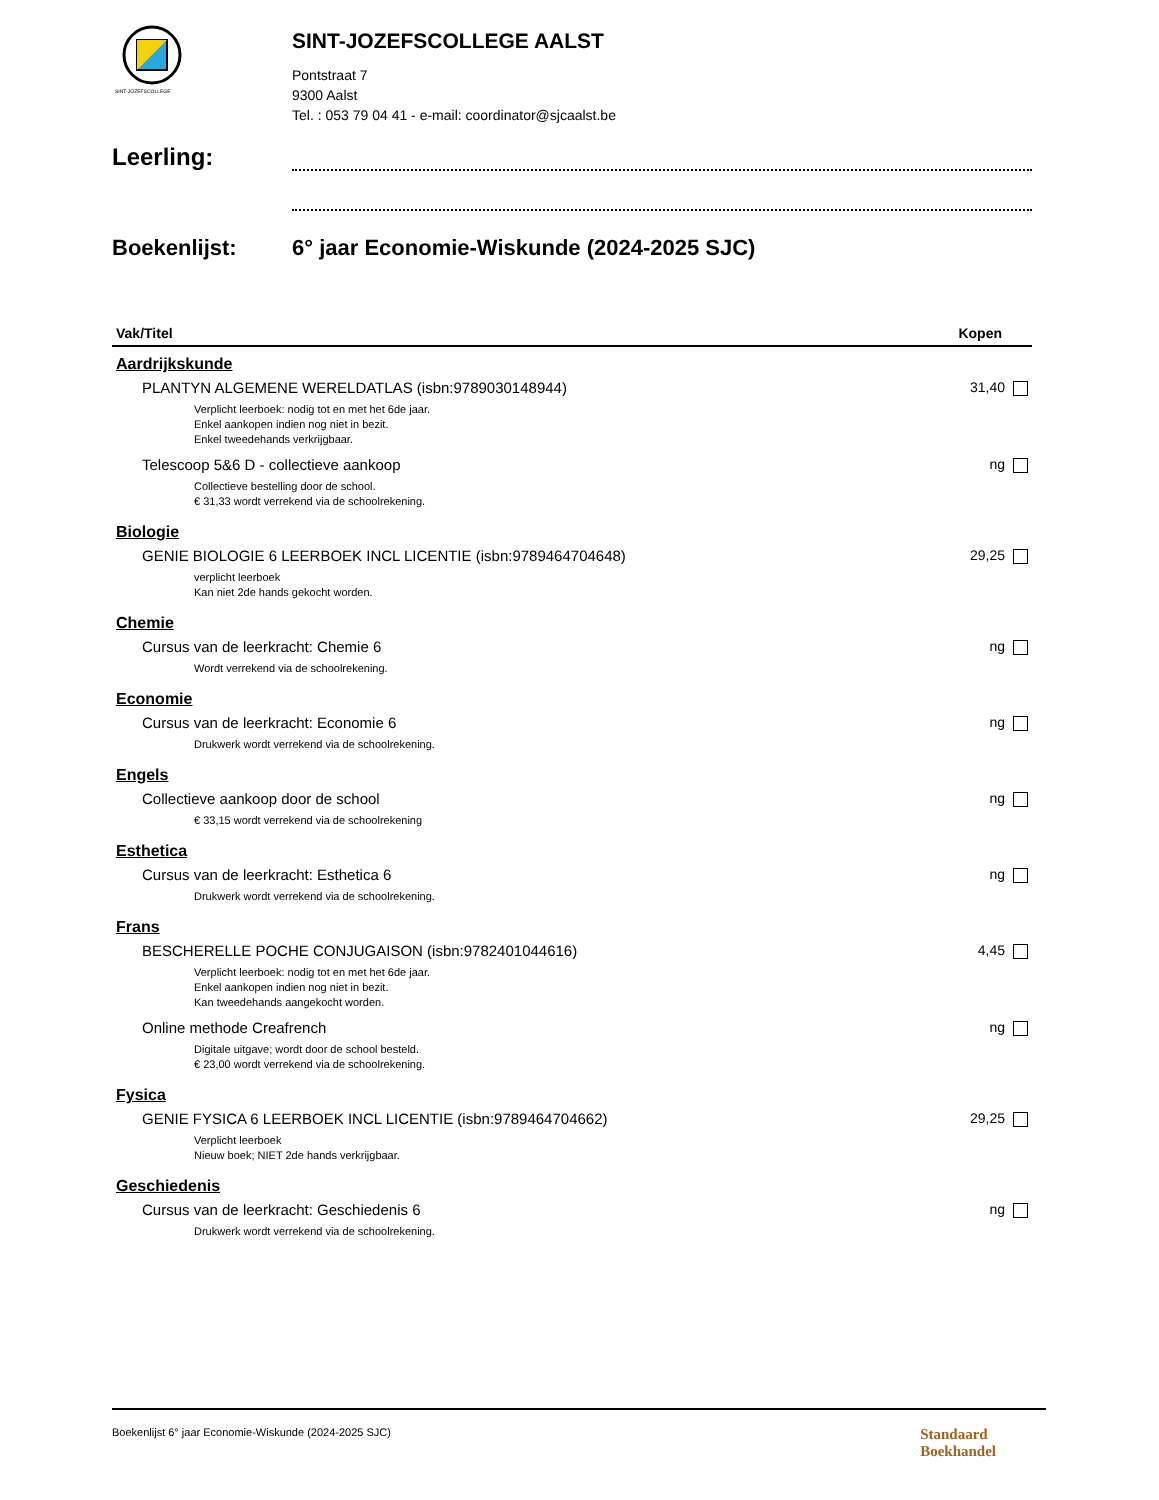SINT-JOZEFSCOLLEGE
SINT-JOZEFSCOLLEGE AALST
Pontstraat 7
9300 Aalst
Tel. : 053 79 04 41 - e-mail: coordinator@sjcaalst.be
Leerling:
Boekenlijst: 6° jaar Economie-Wiskunde (2024-2025 SJC)
| Vak/Titel | Kopen |
| --- | --- |
| Aardrijkskunde | |
| PLANTYN ALGEMENE WERELDATLAS (isbn:9789030148944) | 31,40 |
| Verplicht leerboek: nodig tot en met het 6de jaar. Enkel aankopen indien nog niet in bezit. Enkel tweedehands verkrijgbaar. | |
| Telescoop 5&6 D - collectieve aankoop | ng |
| Collectieve bestelling door de school. € 31,33 wordt verrekend via de schoolrekening. | |
| Biologie | |
| GENIE BIOLOGIE 6 LEERBOEK INCL LICENTIE (isbn:9789464704648) | 29,25 |
| verplicht leerboek Kan niet 2de hands gekocht worden. | |
| Chemie | |
| Cursus van de leerkracht: Chemie 6 | ng |
| Wordt verrekend via de schoolrekening. | |
| Economie | |
| Cursus van de leerkracht: Economie 6 | ng |
| Drukwerk wordt verrekend via de schoolrekening. | |
| Engels | |
| Collectieve aankoop door de school | ng |
| € 33,15 wordt verrekend via de schoolrekening | |
| Esthetica | |
| Cursus van de leerkracht: Esthetica 6 | ng |
| Drukwerk wordt verrekend via de schoolrekening. | |
| Frans | |
| BESCHERELLE POCHE CONJUGAISON (isbn:9782401044616) | 4,45 |
| Verplicht leerboek: nodig tot en met het 6de jaar. Enkel aankopen indien nog niet in bezit. Kan tweedehands aangekocht worden. | |
| Online methode Creafrench | ng |
| Digitale uitgave; wordt door de school besteld. € 23,00 wordt verrekend via de schoolrekening. | |
| Fysica | |
| GENIE FYSICA 6 LEERBOEK INCL LICENTIE (isbn:9789464704662) | 29,25 |
| Verplicht leerboek Nieuw boek; NIET 2de hands verkrijgbaar. | |
| Geschiedenis | |
| Cursus van de leerkracht: Geschiedenis 6 | ng |
| Drukwerk wordt verrekend via de schoolrekening. | |
Boekenlijst 6° jaar Economie-Wiskunde (2024-2025 SJC)
Standaard
Boekhandel